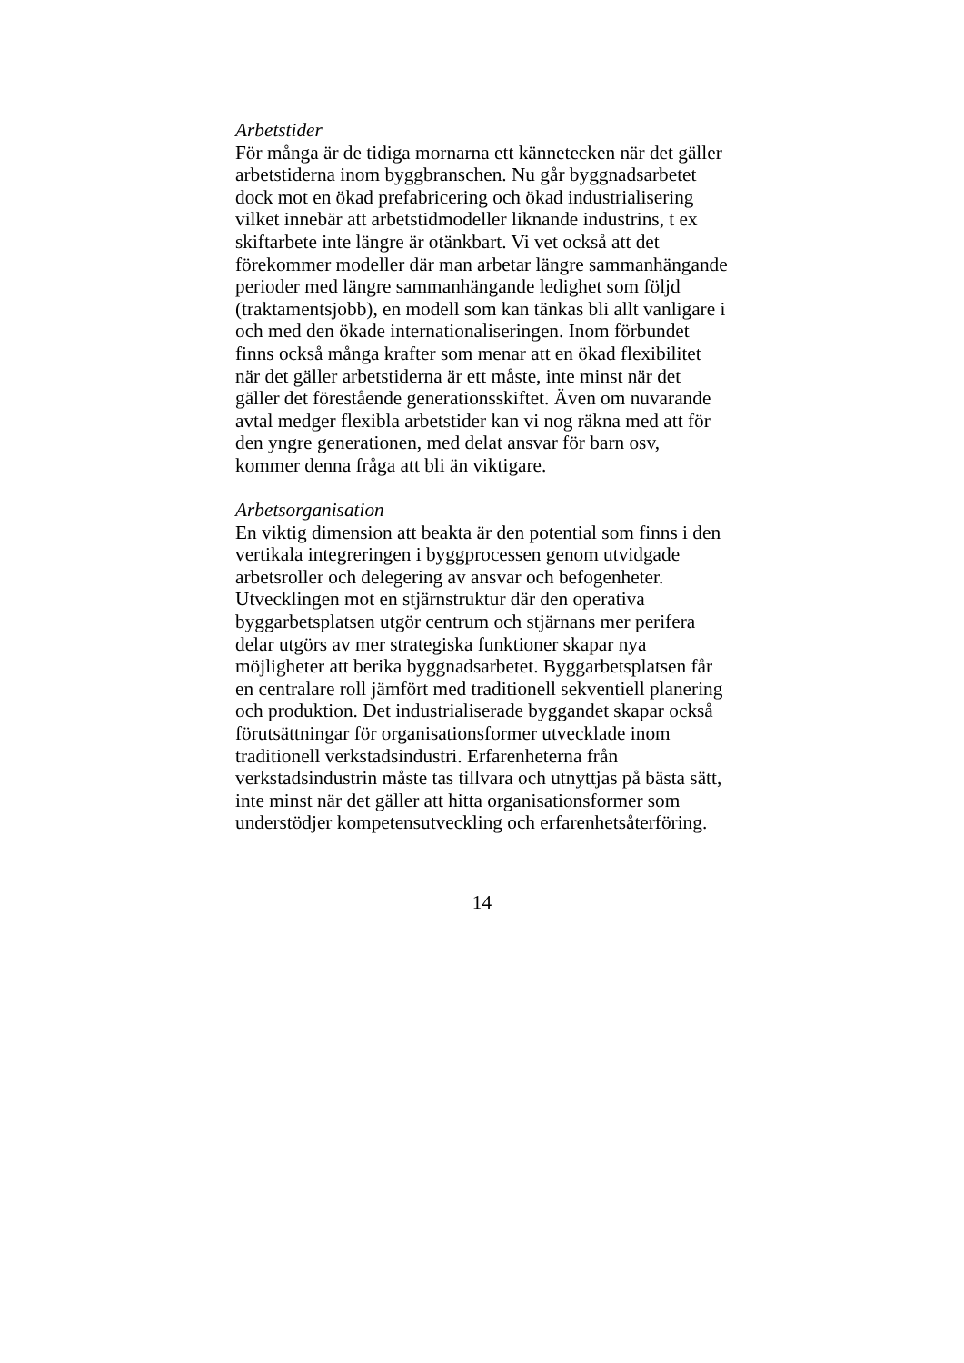Arbetstider
För många är de tidiga mornarna ett kännetecken när det gäller
arbetstiderna inom byggbranschen. Nu går byggnadsarbetet
dock mot en ökad prefabricering och ökad industrialisering
vilket innebär att arbetstidmodeller liknande industrins, t ex
skiftarbete inte längre är otänkbart. Vi vet också att det
förekommer modeller där man arbetar längre sammanhängande
perioder med längre sammanhängande ledighet som följd
(traktamentsjobb), en modell som kan tänkas bli allt vanligare i
och med den ökade internationaliseringen. Inom förbundet
finns också många krafter som menar att en ökad flexibilitet
när det gäller arbetstiderna är ett måste, inte minst när det
gäller det förestående generationsskiftet. Även om nuvarande
avtal medger flexibla arbetstider kan vi nog räkna med att för
den yngre generationen, med delat ansvar för barn osv,
kommer denna fråga att bli än viktigare.
Arbetsorganisation
En viktig dimension att beakta är den potential som finns i den
vertikala integreringen i byggprocessen genom utvidgade
arbetsroller och delegering av ansvar och befogenheter.
Utvecklingen mot en stjärnstruktur där den operativa
byggarbetsplatsen utgör centrum och stjärnans mer perifera
delar utgörs av mer strategiska funktioner skapar nya
möjligheter att berika byggnadsarbetet. Byggarbetsplatsen får
en centralare roll jämfört med traditionell sekventiell planering
och produktion. Det industrialiserade byggandet skapar också
förutsättningar för organisationsformer utvecklade inom
traditionell verkstadsindustri. Erfarenheterna från
verkstadsindustrin måste tas tillvara och utnyttjas på bästa sätt,
inte minst när det gäller att hitta organisationsformer som
understödjer kompetensutveckling och erfarenhetsåterföring.
14